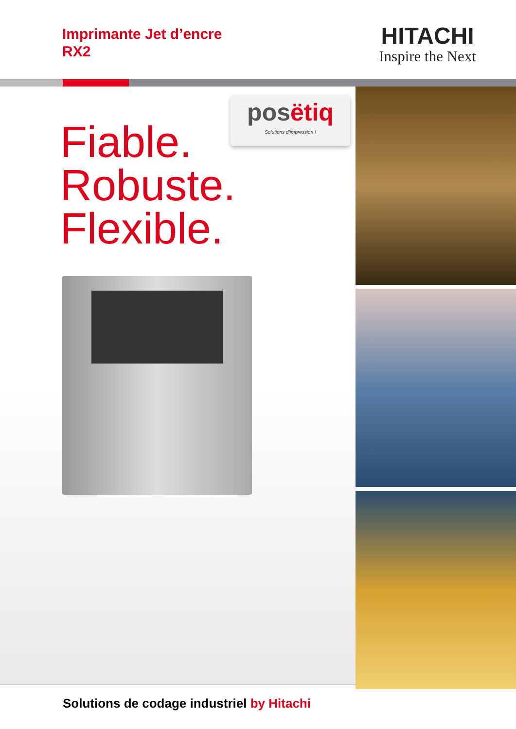Imprimante Jet d’encre
RX2
HITACHI
Inspire the Next
posëtiq
Solutions d’impression !
Fiable.
Robuste.
Flexible.
Solutions de codage industriel by Hitachi